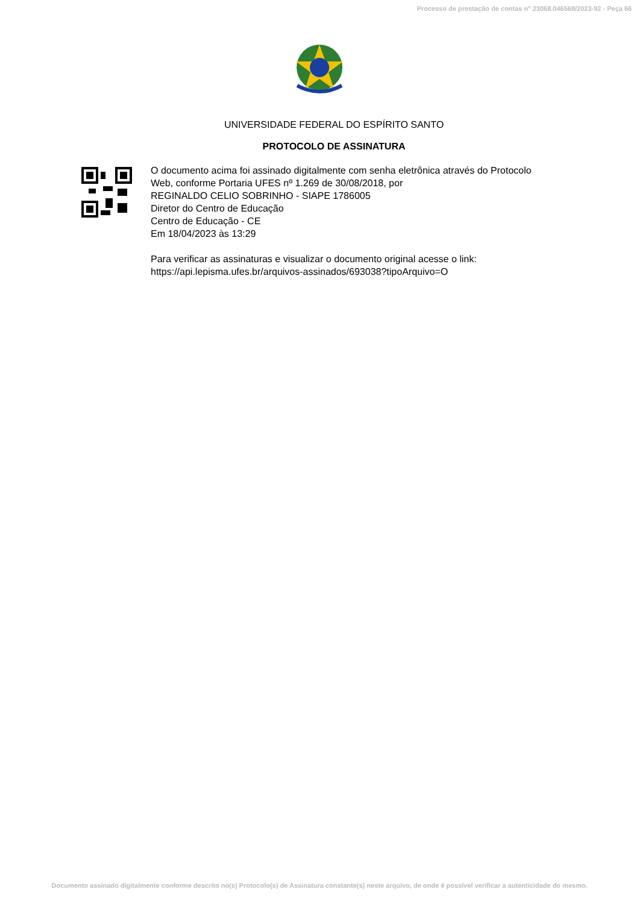Processo de prestação de contas n° 23068.046568/2023-92 - Peça 66
UNIVERSIDADE FEDERAL DO ESPÍRITO SANTO
PROTOCOLO DE ASSINATURA
O documento acima foi assinado digitalmente com senha eletrônica através do Protocolo
Web, conforme Portaria UFES nº 1.269 de 30/08/2018, por
REGINALDO CELIO SOBRINHO - SIAPE 1786005
Diretor do Centro de Educação
Centro de Educação - CE
Em 18/04/2023 às 13:29
Para verificar as assinaturas e visualizar o documento original acesse o link:
https://api.lepisma.ufes.br/arquivos-assinados/693038?tipoArquivo=O
Documento assinado digitalmente conforme descrito no(s) Protocolo(s) de Assinatura constante(s) neste arquivo, de onde é possível verificar a autenticidade do mesmo.